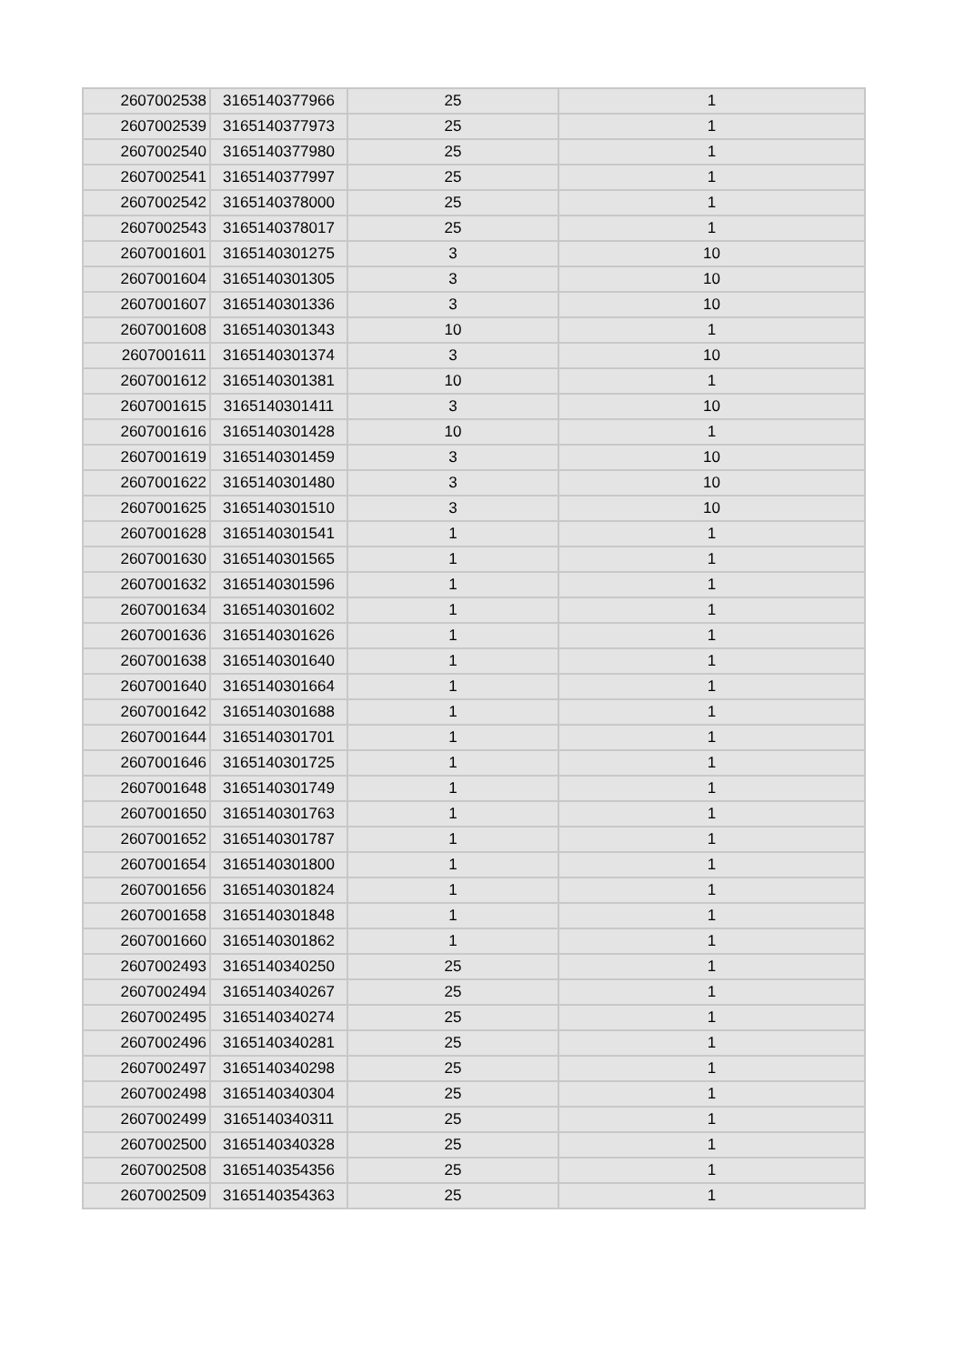| 2607002538 | 3165140377966 | 25 | 1 |
| 2607002539 | 3165140377973 | 25 | 1 |
| 2607002540 | 3165140377980 | 25 | 1 |
| 2607002541 | 3165140377997 | 25 | 1 |
| 2607002542 | 3165140378000 | 25 | 1 |
| 2607002543 | 3165140378017 | 25 | 1 |
| 2607001601 | 3165140301275 | 3 | 10 |
| 2607001604 | 3165140301305 | 3 | 10 |
| 2607001607 | 3165140301336 | 3 | 10 |
| 2607001608 | 3165140301343 | 10 | 1 |
| 2607001611 | 3165140301374 | 3 | 10 |
| 2607001612 | 3165140301381 | 10 | 1 |
| 2607001615 | 3165140301411 | 3 | 10 |
| 2607001616 | 3165140301428 | 10 | 1 |
| 2607001619 | 3165140301459 | 3 | 10 |
| 2607001622 | 3165140301480 | 3 | 10 |
| 2607001625 | 3165140301510 | 3 | 10 |
| 2607001628 | 3165140301541 | 1 | 1 |
| 2607001630 | 3165140301565 | 1 | 1 |
| 2607001632 | 3165140301596 | 1 | 1 |
| 2607001634 | 3165140301602 | 1 | 1 |
| 2607001636 | 3165140301626 | 1 | 1 |
| 2607001638 | 3165140301640 | 1 | 1 |
| 2607001640 | 3165140301664 | 1 | 1 |
| 2607001642 | 3165140301688 | 1 | 1 |
| 2607001644 | 3165140301701 | 1 | 1 |
| 2607001646 | 3165140301725 | 1 | 1 |
| 2607001648 | 3165140301749 | 1 | 1 |
| 2607001650 | 3165140301763 | 1 | 1 |
| 2607001652 | 3165140301787 | 1 | 1 |
| 2607001654 | 3165140301800 | 1 | 1 |
| 2607001656 | 3165140301824 | 1 | 1 |
| 2607001658 | 3165140301848 | 1 | 1 |
| 2607001660 | 3165140301862 | 1 | 1 |
| 2607002493 | 3165140340250 | 25 | 1 |
| 2607002494 | 3165140340267 | 25 | 1 |
| 2607002495 | 3165140340274 | 25 | 1 |
| 2607002496 | 3165140340281 | 25 | 1 |
| 2607002497 | 3165140340298 | 25 | 1 |
| 2607002498 | 3165140340304 | 25 | 1 |
| 2607002499 | 3165140340311 | 25 | 1 |
| 2607002500 | 3165140340328 | 25 | 1 |
| 2607002508 | 3165140354356 | 25 | 1 |
| 2607002509 | 3165140354363 | 25 | 1 |